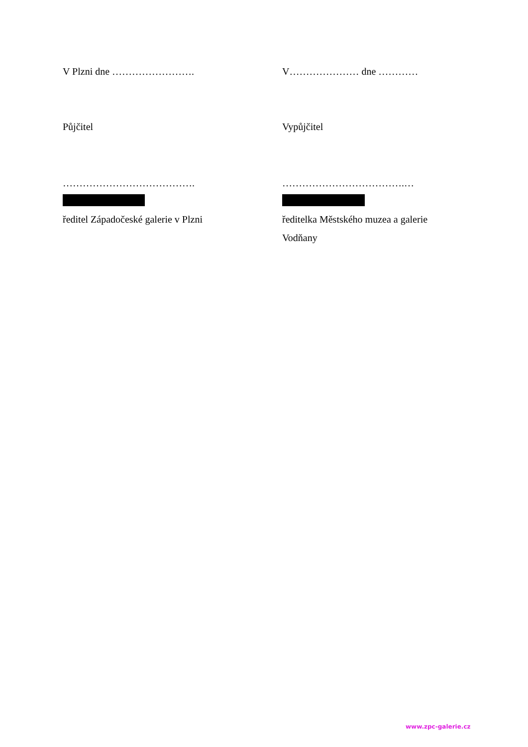V Plzni dne …………………….
Půjčitel
………………………………….
ředitel Západočeské galerie v Plzni
V………………… dne …………
Vypůjčitel
……………………………….…
ředitelka Městského muzea a galerie Vodňany
www.zpc-galerie.cz